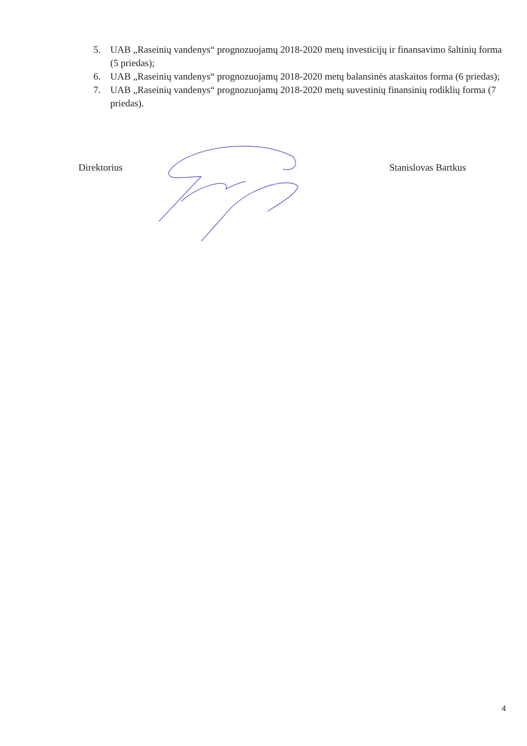5. UAB „Raseinių vandenys“ prognozuojamų 2018-2020 metų investicijų ir finansavimo šaltinių forma (5 priedas);
6. UAB „Raseinių vandenys“ prognozuojamų 2018-2020 metų balansinės ataskaitos forma (6 priedas);
7. UAB „Raseinių vandenys“ prognozuojamų 2018-2020 metų suvestinių finansinių rodiklių forma (7 priedas).
Direktorius Stanislovas Bartkus
4